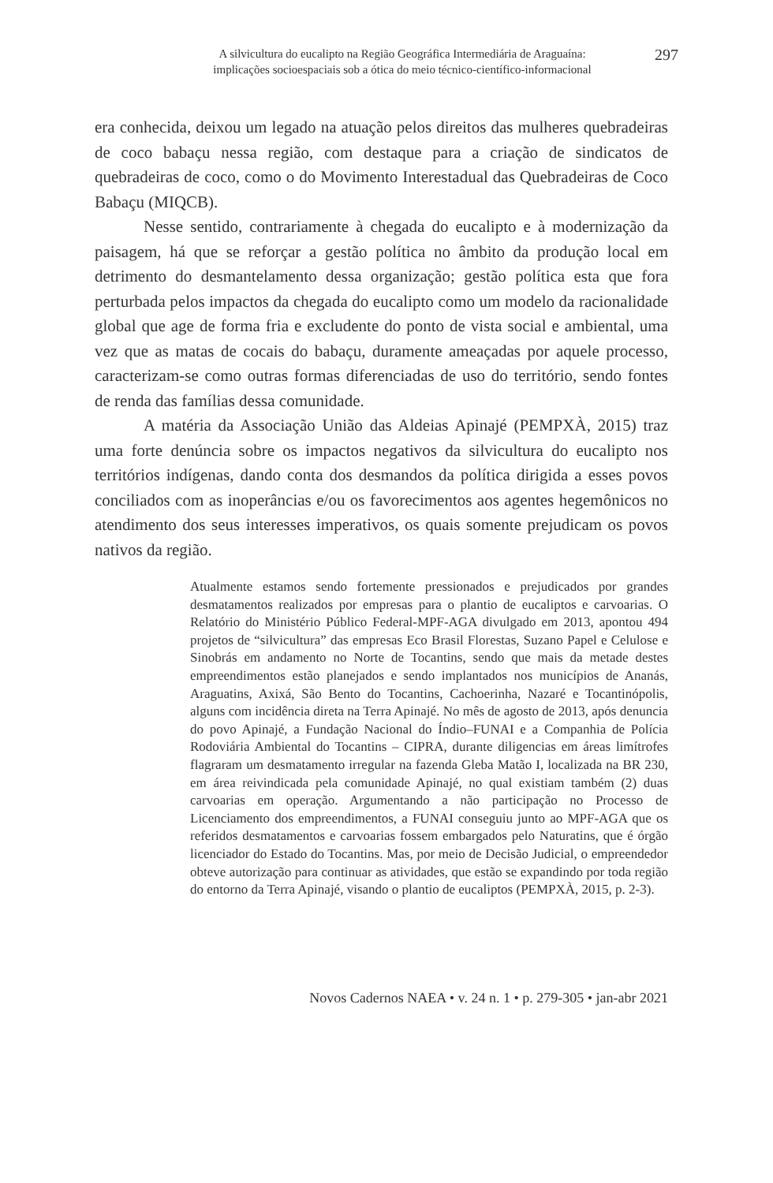A silvicultura do eucalipto na Região Geográfica Intermediária de Araguaína:
implicações socioespaciais sob a ótica do meio técnico-científico-informacional
297
era conhecida, deixou um legado na atuação pelos direitos das mulheres quebradeiras de coco babaçu nessa região, com destaque para a criação de sindicatos de quebradeiras de coco, como o do Movimento Interestadual das Quebradeiras de Coco Babaçu (MIQCB).
Nesse sentido, contrariamente à chegada do eucalipto e à modernização da paisagem, há que se reforçar a gestão política no âmbito da produção local em detrimento do desmantelamento dessa organização; gestão política esta que fora perturbada pelos impactos da chegada do eucalipto como um modelo da racionalidade global que age de forma fria e excludente do ponto de vista social e ambiental, uma vez que as matas de cocais do babaçu, duramente ameaçadas por aquele processo, caracterizam-se como outras formas diferenciadas de uso do território, sendo fontes de renda das famílias dessa comunidade.
A matéria da Associação União das Aldeias Apinajé (PEMPXÀ, 2015) traz uma forte denúncia sobre os impactos negativos da silvicultura do eucalipto nos territórios indígenas, dando conta dos desmandos da política dirigida a esses povos conciliados com as inoperâncias e/ou os favorecimentos aos agentes hegemônicos no atendimento dos seus interesses imperativos, os quais somente prejudicam os povos nativos da região.
Atualmente estamos sendo fortemente pressionados e prejudicados por grandes desmatamentos realizados por empresas para o plantio de eucaliptos e carvoarias. O Relatório do Ministério Público Federal-MPF-AGA divulgado em 2013, apontou 494 projetos de “silvicultura” das empresas Eco Brasil Florestas, Suzano Papel e Celulose e Sinobrás em andamento no Norte de Tocantins, sendo que mais da metade destes empreendimentos estão planejados e sendo implantados nos municípios de Ananás, Araguatins, Axixá, São Bento do Tocantins, Cachoerinha, Nazaré e Tocantinópolis, alguns com incidência direta na Terra Apinajé. No mês de agosto de 2013, após denuncia do povo Apinajé, a Fundação Nacional do Índio–FUNAI e a Companhia de Polícia Rodoviária Ambiental do Tocantins – CIPRA, durante diligencias em áreas limítrofes flagraram um desmatamento irregular na fazenda Gleba Matão I, localizada na BR 230, em área reivindicada pela comunidade Apinajé, no qual existiam também (2) duas carvoarias em operação. Argumentando a não participação no Processo de Licenciamento dos empreendimentos, a FUNAI conseguiu junto ao MPF-AGA que os referidos desmatamentos e carvoarias fossem embargados pelo Naturatins, que é órgão licenciador do Estado do Tocantins. Mas, por meio de Decisão Judicial, o empreendedor obteve autorização para continuar as atividades, que estão se expandindo por toda região do entorno da Terra Apinajé, visando o plantio de eucaliptos (PEMPXÀ, 2015, p. 2-3).
Novos Cadernos NAEA • v. 24 n. 1 • p. 279-305 • jan-abr 2021